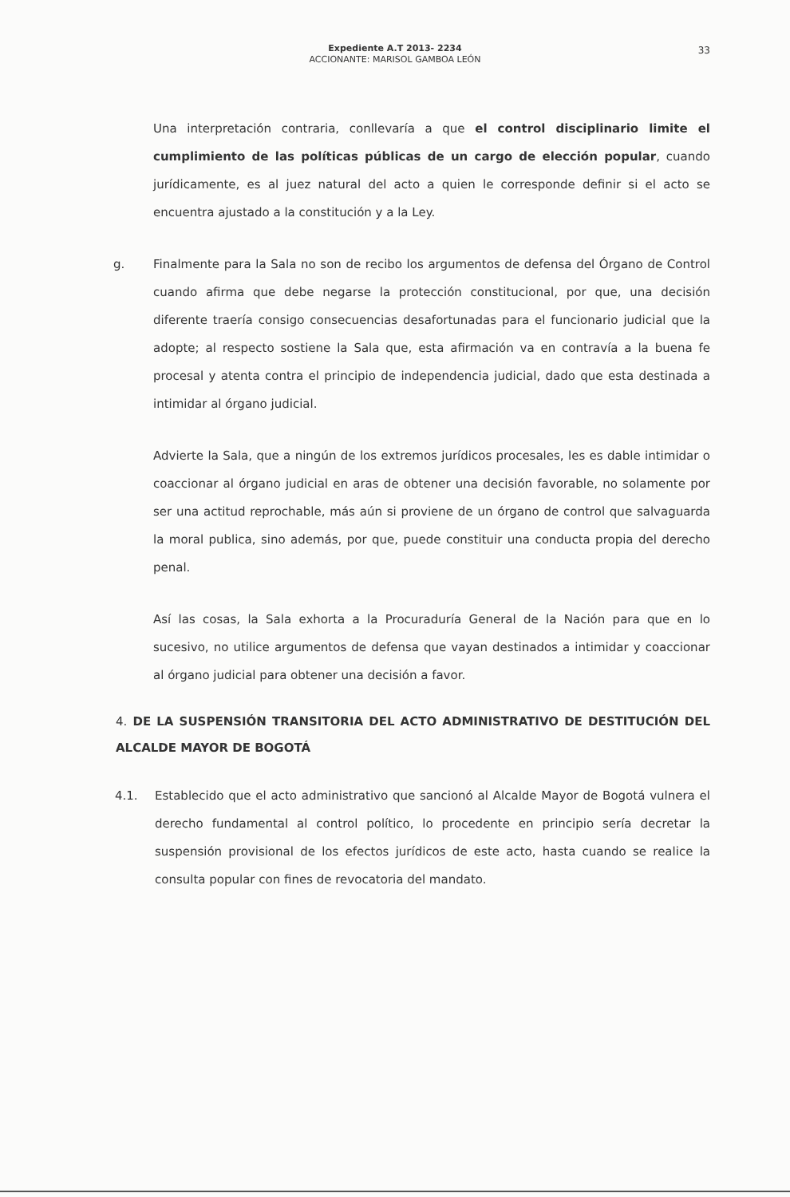Expediente A.T 2013- 2234
ACCIONANTE: MARISOL GAMBOA LEÓN
33
Una interpretación contraria, conllevaría a que el control disciplinario limite el cumplimiento de las políticas públicas de un cargo de elección popular, cuando jurídicamente, es al juez natural del acto a quien le corresponde definir si el acto se encuentra ajustado a la constitución y a la Ley.
g. Finalmente para la Sala no son de recibo los argumentos de defensa del Órgano de Control cuando afirma que debe negarse la protección constitucional, por que, una decisión diferente traería consigo consecuencias desafortunadas para el funcionario judicial que la adopte; al respecto sostiene la Sala que, esta afirmación va en contravía a la buena fe procesal y atenta contra el principio de independencia judicial, dado que esta destinada a intimidar al órgano judicial.
Advierte la Sala, que a ningún de los extremos jurídicos procesales, les es dable intimidar o coaccionar al órgano judicial en aras de obtener una decisión favorable, no solamente por ser una actitud reprochable, más aún si proviene de un órgano de control que salvaguarda la moral publica, sino además, por que, puede constituir una conducta propia del derecho penal.
Así las cosas, la Sala exhorta a la Procuraduría General de la Nación para que en lo sucesivo, no utilice argumentos de defensa que vayan destinados a intimidar y coaccionar al órgano judicial para obtener una decisión a favor.
4. DE LA SUSPENSIÓN TRANSITORIA DEL ACTO ADMINISTRATIVO DE DESTITUCIÓN DEL ALCALDE MAYOR DE BOGOTÁ
4.1. Establecido que el acto administrativo que sancionó al Alcalde Mayor de Bogotá vulnera el derecho fundamental al control político, lo procedente en principio sería decretar la suspensión provisional de los efectos jurídicos de este acto, hasta cuando se realice la consulta popular con fines de revocatoria del mandato.